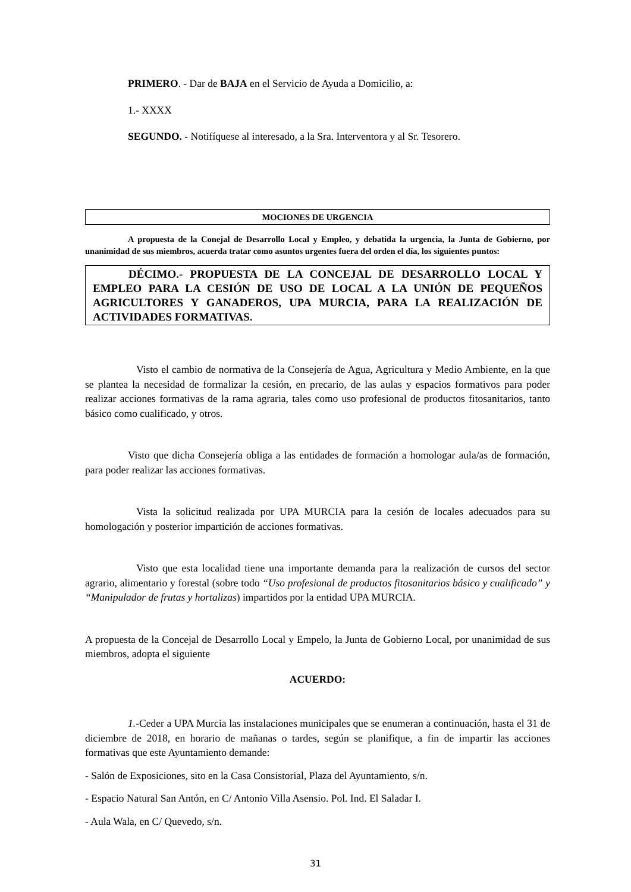PRIMERO. - Dar de BAJA en el Servicio de Ayuda a Domicilio, a:
1.- XXXX
SEGUNDO. - Notifíquese al interesado, a la Sra. Interventora y al Sr. Tesorero.
MOCIONES DE URGENCIA
A propuesta de la Conejal de Desarrollo Local y Empleo, y debatida la urgencia, la Junta de Gobierno, por unanimidad de sus miembros, acuerda tratar como asuntos urgentes fuera del orden el día, los siguientes puntos:
DÉCIMO.- PROPUESTA DE LA CONCEJAL DE DESARROLLO LOCAL Y EMPLEO PARA LA CESIÓN DE USO DE LOCAL A LA UNIÓN DE PEQUEÑOS AGRICULTORES Y GANADEROS, UPA MURCIA, PARA LA REALIZACIÓN DE ACTIVIDADES FORMATIVAS.
Visto el cambio de normativa de la Consejería de Agua, Agricultura y Medio Ambiente, en la que se plantea la necesidad de formalizar la cesión, en precario, de las aulas y espacios formativos para poder realizar acciones formativas de la rama agraria, tales como uso profesional de productos fitosanitarios, tanto básico como cualificado, y otros.
Visto que dicha Consejería obliga a las entidades de formación a homologar aula/as de formación, para poder realizar las acciones formativas.
Vista la solicitud realizada por UPA MURCIA para la cesión de locales adecuados para su homologación y posterior impartición de acciones formativas.
Visto que esta localidad tiene una importante demanda para la realización de cursos del sector agrario, alimentario y forestal (sobre todo “Uso profesional de productos fitosanitarios básico y cualificado” y “Manipulador de frutas y hortalizas) impartidos por la entidad UPA MURCIA.
A propuesta de la Concejal de Desarrollo Local y Empelo, la Junta de Gobierno Local, por unanimidad de sus miembros, adopta el siguiente
ACUERDO:
1.-Ceder a UPA Murcia las instalaciones municipales que se enumeran a continuación, hasta el 31 de diciembre de 2018, en horario de mañanas o tardes, según se planifique, a fin de impartir las acciones formativas que este Ayuntamiento demande:
- Salón de Exposiciones, sito en la Casa Consistorial, Plaza del Ayuntamiento, s/n.
- Espacio Natural San Antón, en C/ Antonio Villa Asensio. Pol. Ind. El Saladar I.
- Aula Wala, en C/ Quevedo, s/n.
31